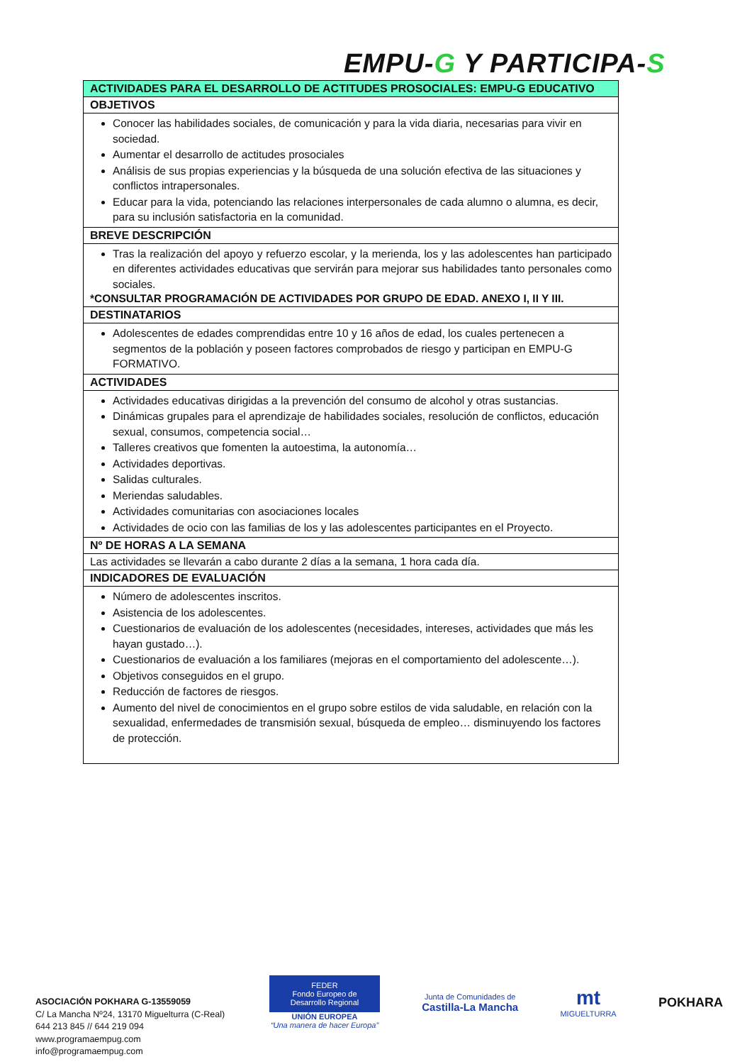EMPU-G Y PARTICIPA-S
| ACTIVIDADES PARA EL DESARROLLO DE ACTITUDES PROSOCIALES: EMPU-G EDUCATIVO |
| --- |
| OBJETIVOS |
| Conocer las habilidades sociales, de comunicación y para la vida diaria, necesarias para vivir en sociedad. Aumentar el desarrollo de actitudes prosociales Análisis de sus propias experiencias y la búsqueda de una solución efectiva de las situaciones y conflictos intrapersonales. Educar para la vida, potenciando las relaciones interpersonales de cada alumno o alumna, es decir, para su inclusión satisfactoria en la comunidad. |
| BREVE DESCRIPCIÓN |
| Tras la realización del apoyo y refuerzo escolar, y la merienda, los y las adolescentes han participado en diferentes actividades educativas que servirán para mejorar sus habilidades tanto personales como sociales. *CONSULTAR PROGRAMACIÓN DE ACTIVIDADES POR GRUPO DE EDAD. ANEXO I, II Y III. |
| DESTINATARIOS |
| Adolescentes de edades comprendidas entre 10 y 16 años de edad, los cuales pertenecen a segmentos de la población y poseen factores comprobados de riesgo y participan en EMPU-G FORMATIVO. |
| ACTIVIDADES |
| Actividades educativas dirigidas a la prevención del consumo de alcohol y otras sustancias. Dinámicas grupales para el aprendizaje de habilidades sociales, resolución de conflictos, educación sexual, consumos, competencia social… Talleres creativos que fomenten la autoestima, la autonomía… Actividades deportivas. Salidas culturales. Meriendas saludables. Actividades comunitarias con asociaciones locales Actividades de ocio con las familias de los y las adolescentes participantes en el Proyecto. |
| Nº DE HORAS A LA SEMANA |
| Las actividades se llevarán a cabo durante 2 días a la semana, 1 hora cada día. |
| INDICADORES DE EVALUACIÓN |
| Número de adolescentes inscritos. Asistencia de los adolescentes. Cuestionarios de evaluación de los adolescentes (necesidades, intereses, actividades que más les hayan gustado…). Cuestionarios de evaluación a los familiares (mejoras en el comportamiento del adolescente…). Objetivos conseguidos en el grupo. Reducción de factores de riesgos. Aumento del nivel de conocimientos en el grupo sobre estilos de vida saludable, en relación con la sexualidad, enfermedades de transmisión sexual, búsqueda de empleo… disminuyendo los factores de protección. |
ASOCIACIÓN POKHARA G-13559059
C/ La Mancha Nº24, 13170 Miguelturra (C-Real)
644 213 845 // 644 219 094
www.programaempug.com
info@programaempug.com
FEDER
Fondo Europeo de Desarrollo Regional
UNIÓN EUROPEA
“Una manera de hacer Europa”
Junta de Comunidades de
Castilla-La Mancha
mt
MIGUELTURRA
POKHARA